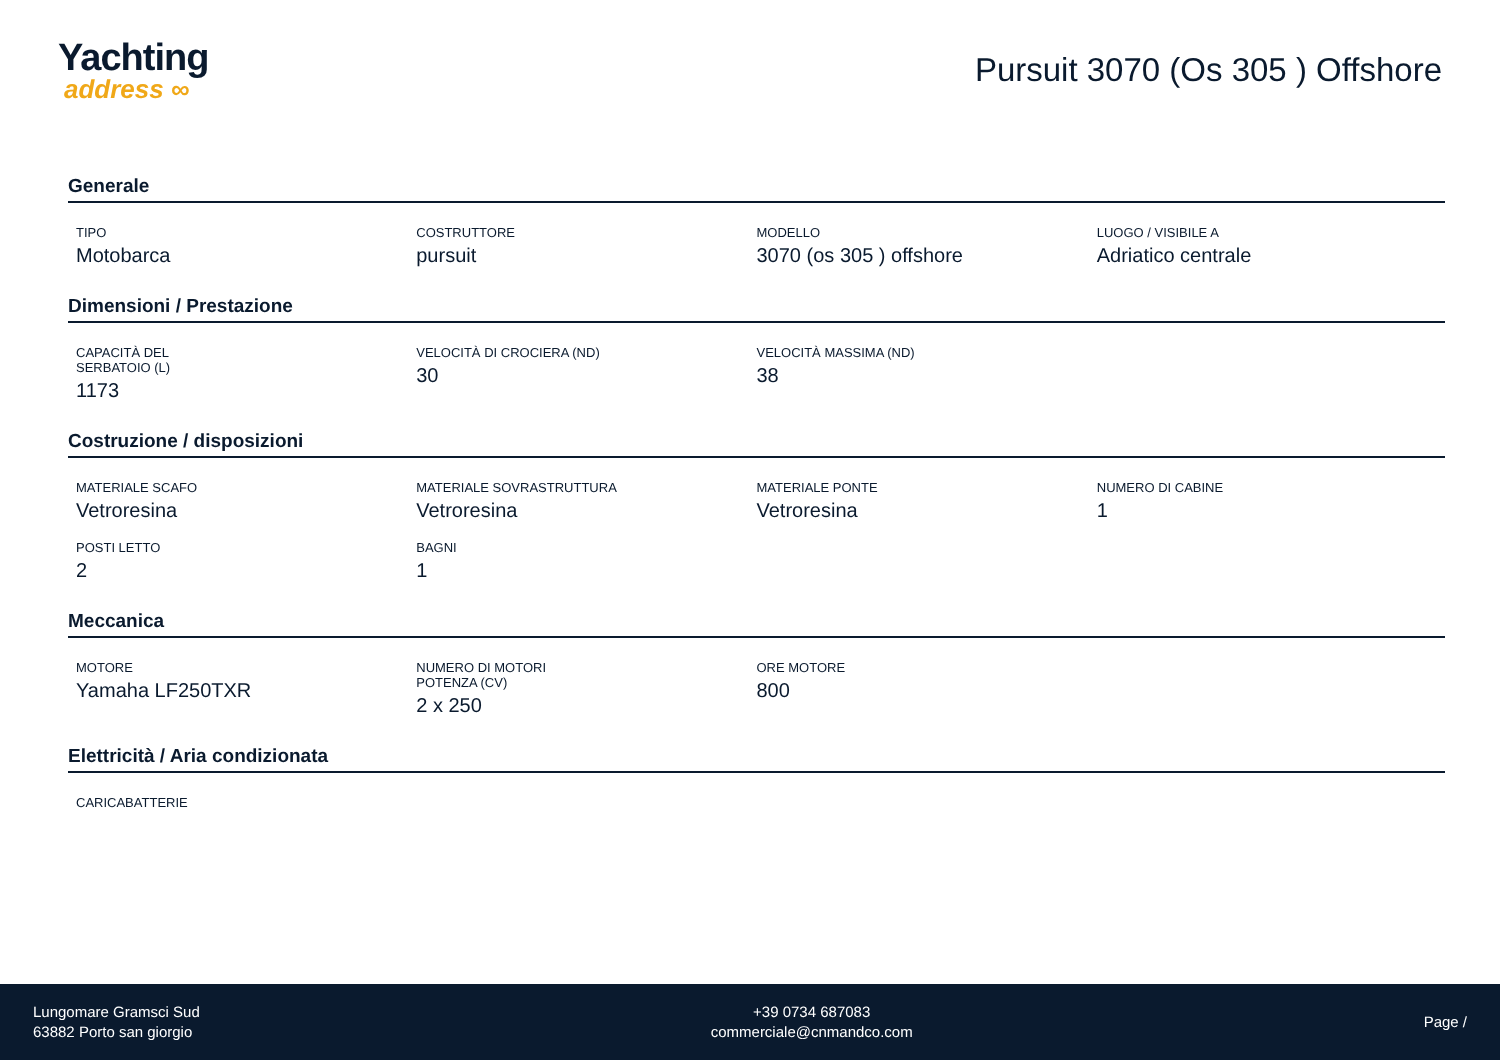Yachting
address ∞
Pursuit 3070 (Os 305 ) Offshore
Generale
TIPO
Motobarca
COSTRUTTORE
pursuit
MODELLO
3070 (os 305 ) offshore
LUOGO / VISIBILE A
Adriatico centrale
Dimensioni / Prestazione
CAPACITÀ DEL SERBATOIO (L)
1173
VELOCITÀ DI CROCIERA (ND)
30
VELOCITÀ MASSIMA (ND)
38
Costruzione / disposizioni
MATERIALE SCAFO
Vetroresina
MATERIALE SOVRASTRUTTURA
Vetroresina
MATERIALE PONTE
Vetroresina
NUMERO DI CABINE
1
POSTI LETTO
2
BAGNI
1
Meccanica
MOTORE
Yamaha LF250TXR
NUMERO DI MOTORI POTENZA (CV)
2 x 250
ORE MOTORE
800
Elettricità / Aria condizionata
CARICABATTERIE
Lungomare Gramsci Sud
63882 Porto san giorgio
+39 0734 687083
commerciale@cnmandco.com
Page /